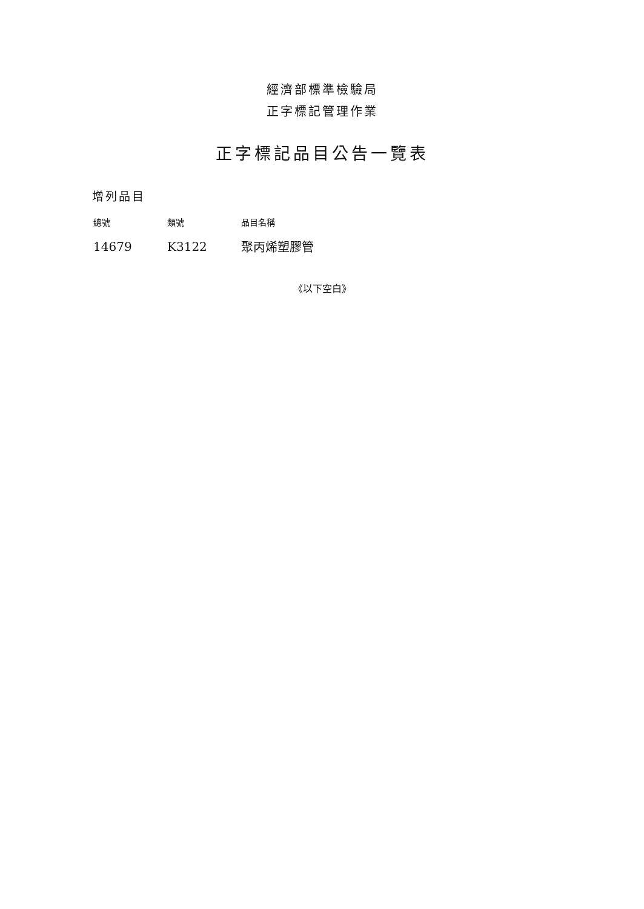經濟部標準檢驗局
正字標記管理作業
正字標記品目公告一覽表
增列品目
| 總號 | 類號 | 品目名稱 |
| --- | --- | --- |
| 14679 | K3122 | 聚丙烯塑膠管 |
《以下空白》